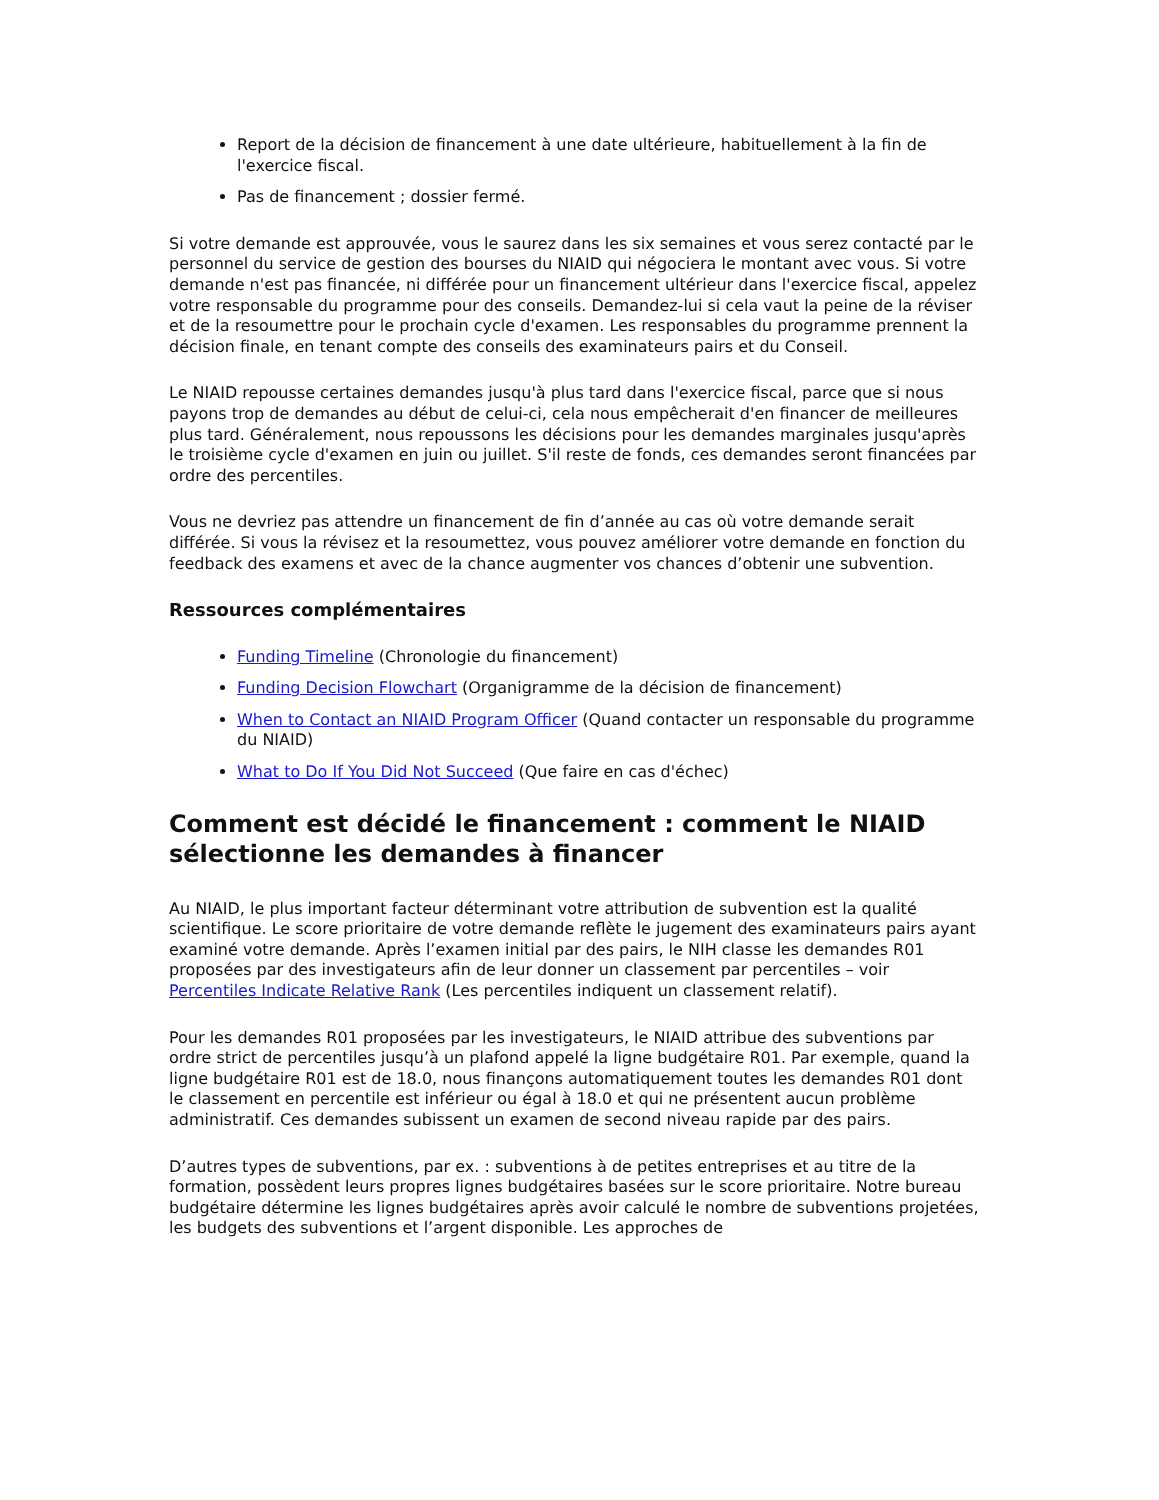Report de la décision de financement à une date ultérieure, habituellement à la fin de l'exercice fiscal.
Pas de financement ; dossier fermé.
Si votre demande est approuvée, vous le saurez dans les six semaines et vous serez contacté par le personnel du service de gestion des bourses du NIAID qui négociera le montant avec vous. Si votre demande n'est pas financée, ni différée pour un financement ultérieur dans l'exercice fiscal, appelez votre responsable du programme pour des conseils. Demandez-lui si cela vaut la peine de la réviser et de la resoumettre pour le prochain cycle d'examen. Les responsables du programme prennent la décision finale, en tenant compte des conseils des examinateurs pairs et du Conseil.
Le NIAID repousse certaines demandes jusqu'à plus tard dans l'exercice fiscal, parce que si nous payons trop de demandes au début de celui-ci, cela nous empêcherait d'en financer de meilleures plus tard. Généralement, nous repoussons les décisions pour les demandes marginales jusqu'après le troisième cycle d'examen en juin ou juillet. S'il reste de fonds, ces demandes seront financées par ordre des percentiles.
Vous ne devriez pas attendre un financement de fin d’année au cas où votre demande serait différée. Si vous la révisez et la resoumettez, vous pouvez améliorer votre demande en fonction du feedback des examens et avec de la chance augmenter vos chances d’obtenir une subvention.
Ressources complémentaires
Funding Timeline (Chronologie du financement)
Funding Decision Flowchart (Organigramme de la décision de financement)
When to Contact an NIAID Program Officer (Quand contacter un responsable du programme du NIAID)
What to Do If You Did Not Succeed (Que faire en cas d'échec)
Comment est décidé le financement : comment le NIAID sélectionne les demandes à financer
Au NIAID, le plus important facteur déterminant votre attribution de subvention est la qualité scientifique. Le score prioritaire de votre demande reflète le jugement des examinateurs pairs ayant examiné votre demande. Après l’examen initial par des pairs, le NIH classe les demandes R01 proposées par des investigateurs afin de leur donner un classement par percentiles – voir Percentiles Indicate Relative Rank (Les percentiles indiquent un classement relatif).
Pour les demandes R01 proposées par les investigateurs, le NIAID attribue des subventions par ordre strict de percentiles jusqu’à un plafond appelé la ligne budgétaire R01. Par exemple, quand la ligne budgétaire R01 est de 18.0, nous finançons automatiquement toutes les demandes R01 dont le classement en percentile est inférieur ou égal à 18.0 et qui ne présentent aucun problème administratif. Ces demandes subissent un examen de second niveau rapide par des pairs.
D’autres types de subventions, par ex. : subventions à de petites entreprises et au titre de la formation, possèdent leurs propres lignes budgétaires basées sur le score prioritaire. Notre bureau budgétaire détermine les lignes budgétaires après avoir calculé le nombre de subventions projetées, les budgets des subventions et l’argent disponible. Les approches de